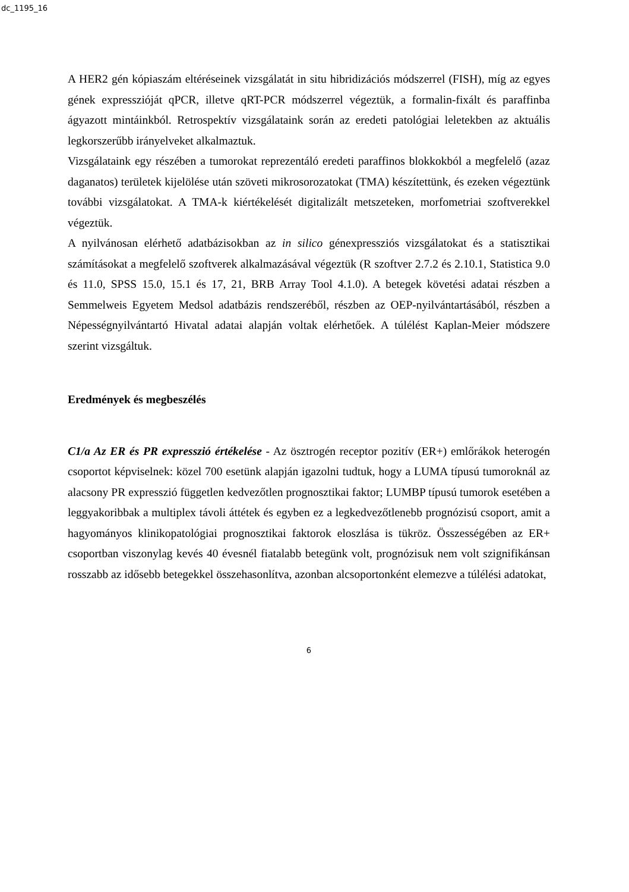dc_1195_16
A HER2 gén kópiaszám eltéréseinek vizsgálatát in situ hibridizációs módszerrel (FISH), míg az egyes gének expresszióját qPCR, illetve qRT-PCR módszerrel végeztük, a formalin-fixált és paraffinba ágyazott mintáinkból. Retrospektív vizsgálataink során az eredeti patológiai leletekben az aktuális legkorszerűbb irányelveket alkalmaztuk.
Vizsgálataink egy részében a tumorokat reprezentáló eredeti paraffinos blokkokból a megfelelő (azaz daganatos) területek kijelölése után szöveti mikrosorozatokat (TMA) készítettünk, és ezeken végeztünk további vizsgálatokat. A TMA-k kiértékelését digitalizált metszeteken, morfometriai szoftverekkel végeztük.
A nyilvánosan elérhető adatbázisokban az in silico génexpressziós vizsgálatokat és a statisztikai számításokat a megfelelő szoftverek alkalmazásával végeztük (R szoftver 2.7.2 és 2.10.1, Statistica 9.0 és 11.0, SPSS 15.0, 15.1 és 17, 21, BRB Array Tool 4.1.0). A betegek követési adatai részben a Semmelweis Egyetem Medsol adatbázis rendszeréből, részben az OEP-nyilvántartásából, részben a Népességnyilvántartó Hivatal adatai alapján voltak elérhetőek. A túlélést Kaplan-Meier módszere szerint vizsgáltuk.
Eredmények és megbeszélés
C1/a Az ER és PR expresszió értékelése - Az ösztrogén receptor pozitív (ER+) emlőrákok heterogén csoportot képviselnek: közel 700 esetünk alapján igazolni tudtuk, hogy a LUMA típusú tumoroknál az alacsony PR expresszió független kedvezőtlen prognosztikai faktor; LUMBP típusú tumorok esetében a leggyakoribbak a multiplex távoli áttétek és egyben ez a legkedvezőtlenebb prognózisú csoport, amit a hagyományos klinikopatológiai prognosztikai faktorok eloszlása is tükröz. Összességében az ER+ csoportban viszonylag kevés 40 évesnél fiatalabb betegünk volt, prognózisuk nem volt szignifikánsan rosszabb az idősebb betegekkel összehasonlítva, azonban alcsoportonként elemezve a túlélési adatokat,
6